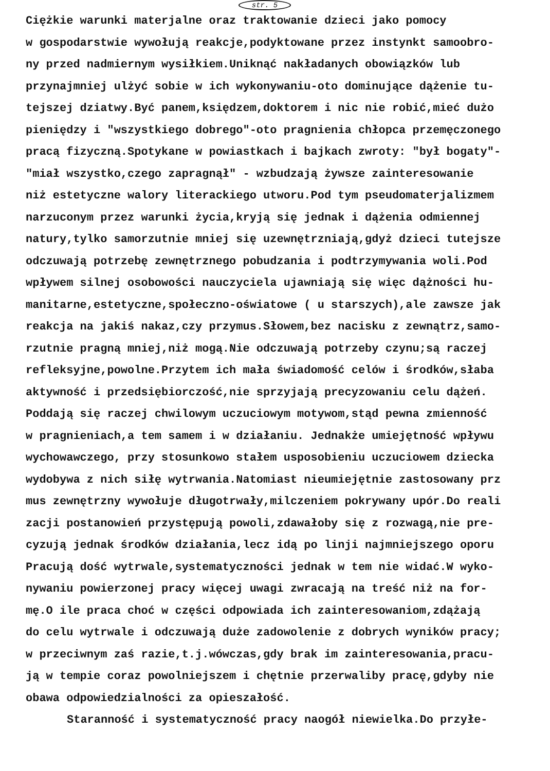str. 5
Ciężkie warunki materjalne oraz traktowanie dzieci jako pomocy
w gospodarstwie wywołują reakcje,podyktowane przez instynkt samoobro-
ny przed nadmiernym wysiłkiem.Uniknąć nakładanych obowiązków lub
przynajmniej ulżyć sobie w ich wykonywaniu-oto dominujące dążenie tu-
tejszej dziatwy.Być panem,księdzem,doktorem i nic nie robić,mieć dużo
pieniędzy i "wszystkiego dobrego"-oto pragnienia chłopca przemęczonego
pracą fizyczną.Spotykane w powiastkach i bajkach zwroty: "był bogaty"-
"miał wszystko,czego zapragnął" - wzbudzają żywsze zainteresowanie
niż estetyczne walory literackiego utworu.Pod tym pseudomaterjalizmem
narzuconym przez warunki życia,kryją się jednak i dążenia odmiennej
natury,tylko samorzutnie mniej się uzewnętrzniają,gdyż dzieci tutejsze
odczuwają potrzebę zewnętrznego pobudzania i podtrzymywania woli.Pod
wpływem silnej osobowości nauczyciela ujawniają się więc dążności hu-
manitarne,estetyczne,społeczno-oświatowe ( u starszych),ale zawsze jak
reakcja na jakiś nakaz,czy przymus.Słowem,bez nacisku z zewnątrz,samo-
rzutnie pragną mniej,niż mogą.Nie odczuwają potrzeby czynu;są raczej
refleksyjne,powolne.Przytem ich mała świadomość celów i środków,słaba
aktywność i przedsiębiorczość,nie sprzyjają precyzowaniu celu dążeń.
Poddają się raczej chwilowym uczuciowym motywom,stąd pewna zmienność
w pragnieniach,a tem samem i w działaniu. Jednakże umiejętność wpływu
wychowawczego, przy stosunkowo stałem usposobieniu uczuciowem dziecka
wydobywa z nich siłę wytrwania.Natomiast nieumiejętnie zastosowany prz
mus zewnętrzny wywołuje długotrwały,milczeniem pokrywany upór.Do reali
zacji postanowień przystępują powoli,zdawałoby się z rozwagą,nie pre-
cyzują jednak środków działania,lecz idą po linji najmniejszego oporu
Pracują dość wytrwale,systematyczności jednak w tem nie widać.W wyko-
nywaniu powierzonej pracy więcej uwagi zwracają na treść niż na for-
mę.O ile praca choć w części odpowiada ich zainteresowaniom,zdążają
do celu wytrwale i odczuwają duże zadowolenie z dobrych wyników pracy;
w przeciwnym zaś razie,t.j.wówczas,gdy brak im zainteresowania,pracu-
ją w tempie coraz powolniejszem i chętnie przerwaliby pracę,gdyby nie
obawa odpowiedzialności za opieszałość.
Staranność i systematyczność pracy naogół niewielka.Do przyłe-